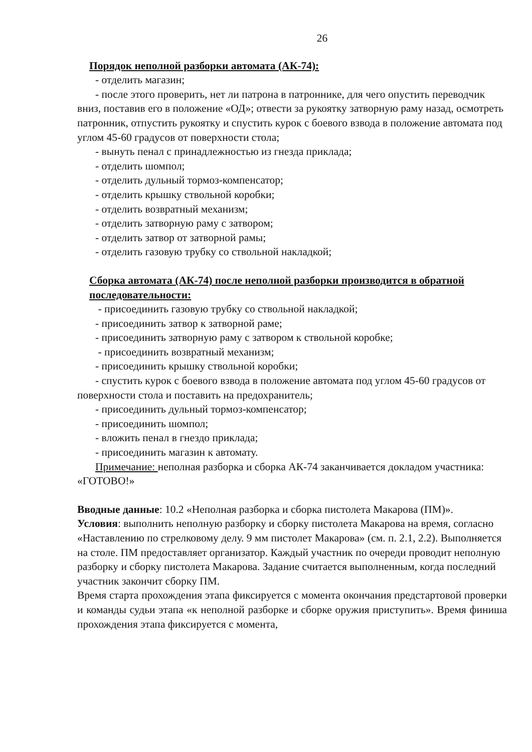26
Порядок неполной разборки автомата (АК-74):
- отделить магазин;
- после этого проверить, нет ли патрона в патроннике, для чего опустить переводчик вниз, поставив его в положение «ОД»; отвести за рукоятку затворную раму назад, осмотреть патронник, отпустить рукоятку и спустить курок с боевого взвода в положение автомата под углом 45-60 градусов от поверхности стола;
- вынуть пенал с принадлежностью из гнезда приклада;
- отделить шомпол;
- отделить дульный тормоз-компенсатор;
- отделить крышку ствольной коробки;
- отделить возвратный механизм;
- отделить затворную раму с затвором;
- отделить затвор от затворной рамы;
- отделить газовую трубку со ствольной накладкой;
Сборка автомата (АК-74) после неполной разборки производится в обратной последовательности:
- присоединить газовую трубку со ствольной накладкой;
- присоединить затвор к затворной раме;
- присоединить затворную раму с затвором к ствольной коробке;
- присоединить возвратный механизм;
- присоединить крышку ствольной коробки;
- спустить курок с боевого взвода в положение автомата под углом 45-60 градусов от поверхности стола и поставить на предохранитель;
- присоединить дульный тормоз-компенсатор;
- присоединить шомпол;
- вложить пенал в гнездо приклада;
- присоединить магазин к автомату.
Примечание: неполная разборка и сборка АК-74 заканчивается докладом участника: «ГОТОВО!»
Вводные данные: 10.2 «Неполная разборка и сборка пистолета Макарова (ПМ)».
Условия: выполнить неполную разборку и сборку пистолета Макарова на время, согласно «Наставлению по стрелковому делу. 9 мм пистолет Макарова» (см. п. 2.1, 2.2). Выполняется на столе. ПМ предоставляет организатор. Каждый участник по очереди проводит неполную разборку и сборку пистолета Макарова. Задание считается выполненным, когда последний участник закончит сборку ПМ.
Время старта прохождения этапа фиксируется с момента окончания предстартовой проверки и команды судьи этапа «к неполной разборке и сборке оружия приступить». Время финиша прохождения этапа фиксируется с момента,